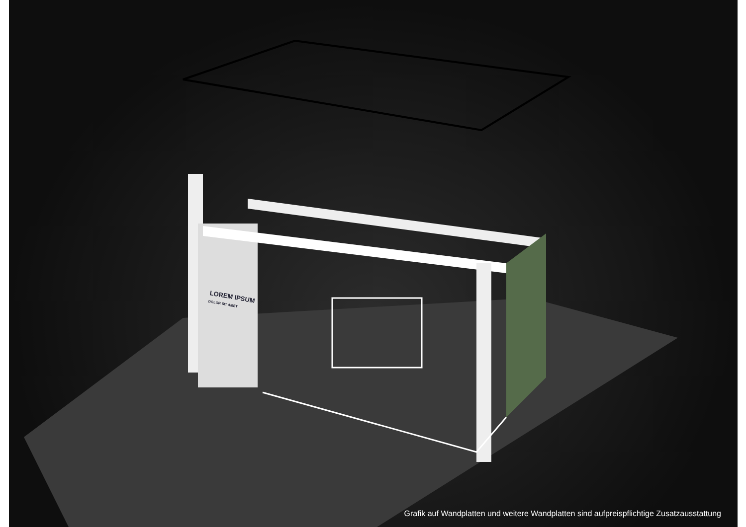LOREM IPSUM
DOLOR SIT AMET
Grafik auf Wandplatten und weitere Wandplatten sind aufpreispflichtige Zusatzausstattung